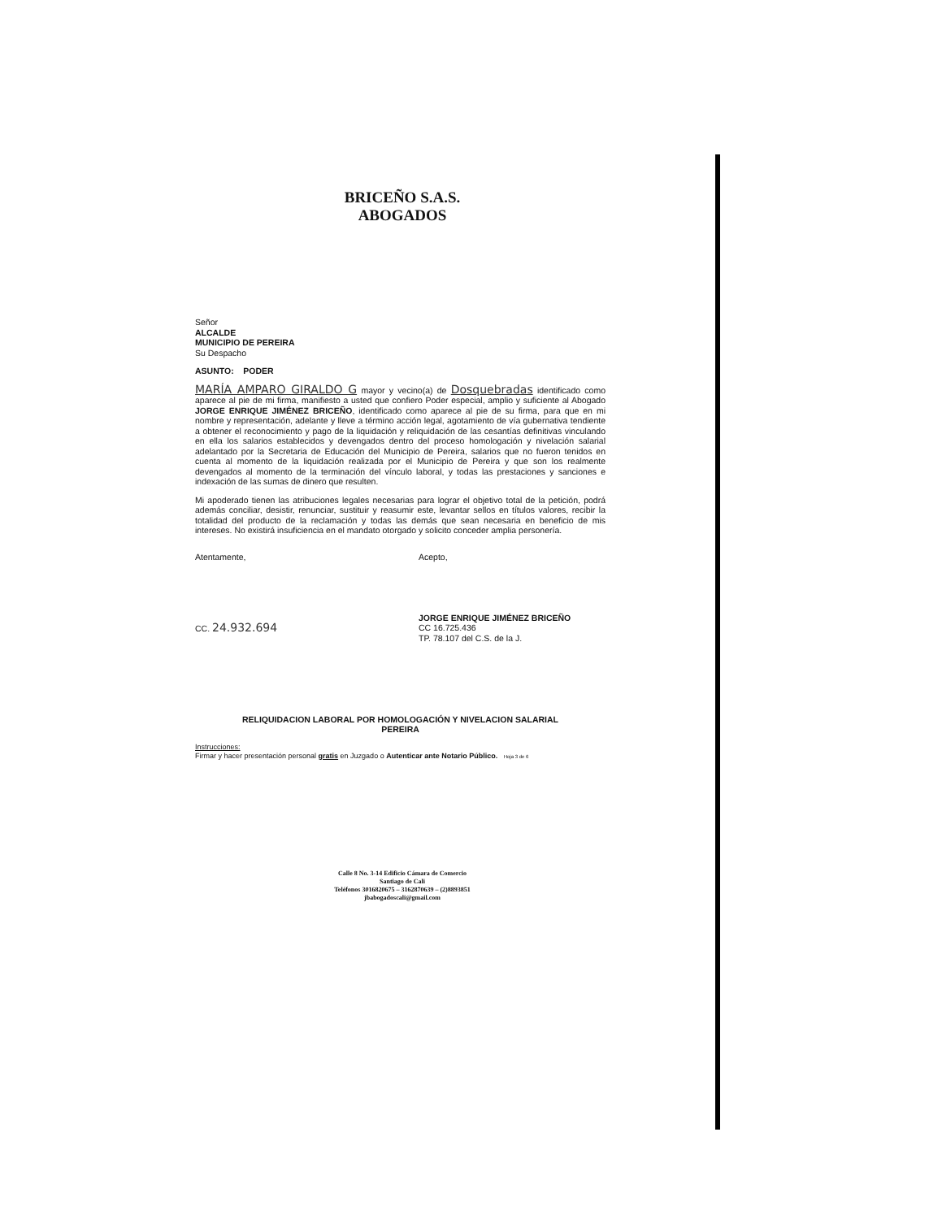BRICEÑO S.A.S.
ABOGADOS
Señor
ALCALDE
MUNICIPIO DE PEREIRA
Su Despacho
ASUNTO: PODER
MARÍA AMPARO GIRALDO G mayor y vecino(a) de Dosquebradas identificado como aparece al pie de mi firma, manifiesto a usted que confiero Poder especial, amplio y suficiente al Abogado JORGE ENRIQUE JIMÉNEZ BRICEÑO, identificado como aparece al pie de su firma, para que en mi nombre y representación, adelante y lleve a término acción legal, agotamiento de vía gubernativa tendiente a obtener el reconocimiento y pago de la liquidación y reliquidación de las cesantías definitivas vinculando en ella los salarios establecidos y devengados dentro del proceso homologación y nivelación salarial adelantado por la Secretaria de Educación del Municipio de Pereira, salarios que no fueron tenidos en cuenta al momento de la liquidación realizada por el Municipio de Pereira y que son los realmente devengados al momento de la terminación del vínculo laboral, y todas las prestaciones y sanciones e indexación de las sumas de dinero que resulten.
Mi apoderado tienen las atribuciones legales necesarias para lograr el objetivo total de la petición, podrá además conciliar, desistir, renunciar, sustituir y reasumir este, levantar sellos en títulos valores, recibir la totalidad del producto de la reclamación y todas las demás que sean necesaria en beneficio de mis intereses. No existirá insuficiencia en el mandato otorgado y solicito conceder amplia personería.
Atentamente,
CC. 24.932.694
Acepto,
JORGE ENRIQUE JIMÉNEZ BRICEÑO
CC 16.725.436
TP. 78.107 del C.S. de la J.
RELIQUIDACION LABORAL POR HOMOLOGACIÓN Y NIVELACION SALARIAL
PEREIRA
Instrucciones:
Firmar y hacer presentación personal gratis en Juzgado o Autenticar ante Notario Público. Hoja 3 de 6
Calle 8 No. 3-14 Edificio Cámara de Comercio
Santiago de Cali
Teléfonos 3016820675 – 3162870639 – (2)8893851
jbabogadoscali@gmail.com